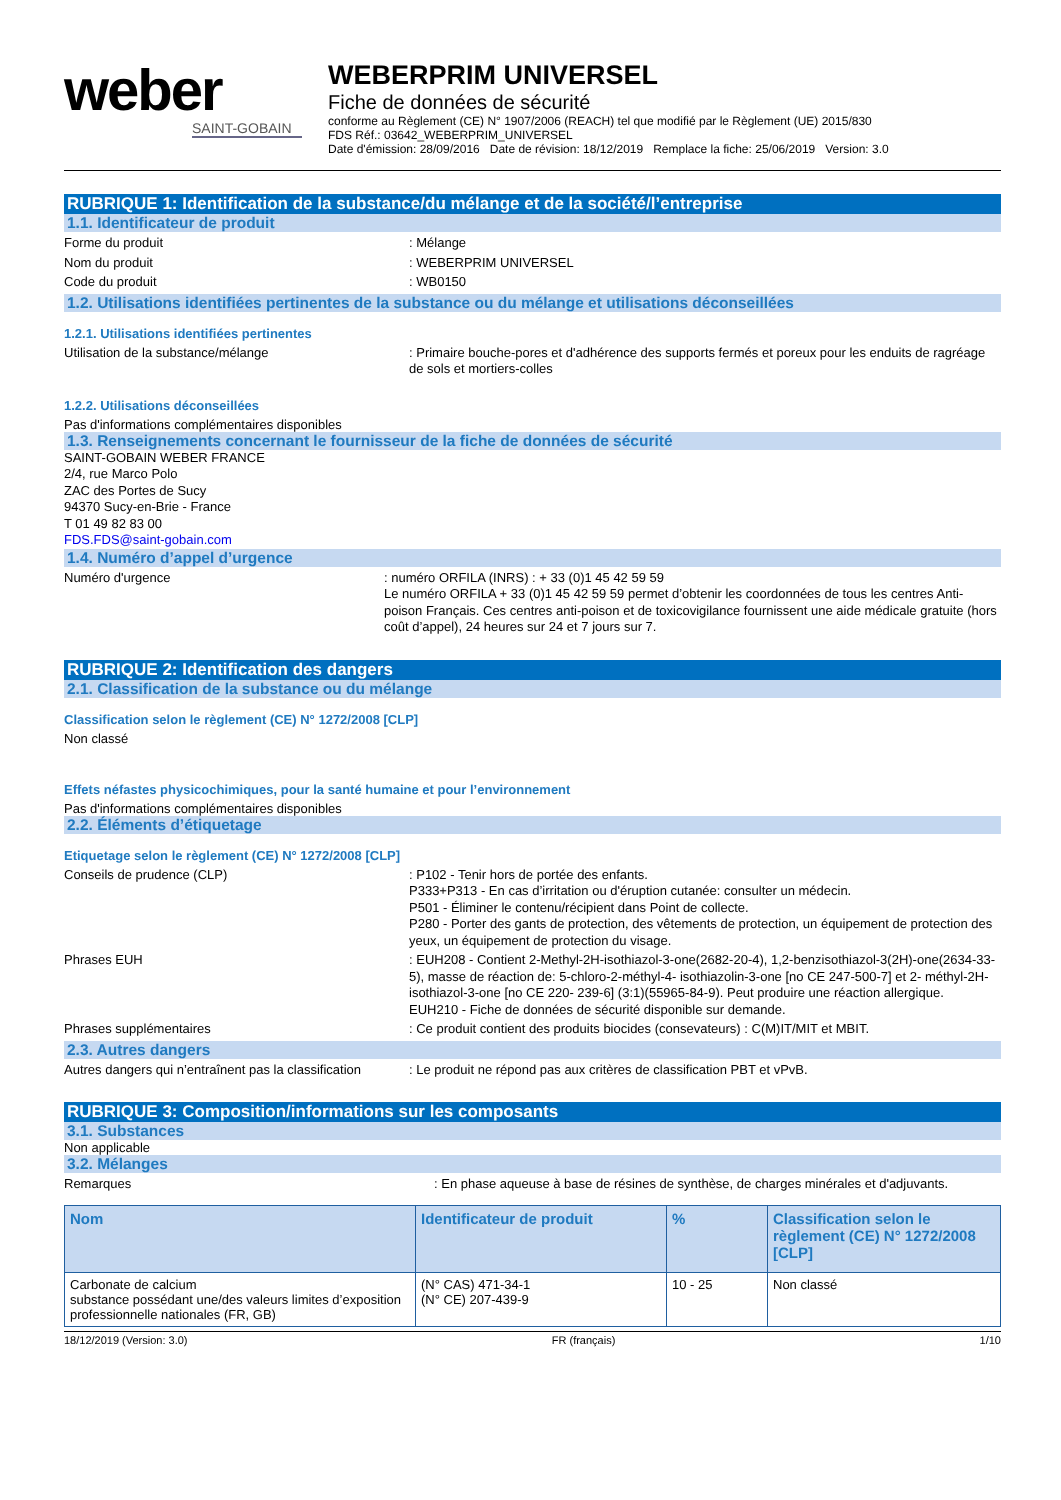weber
SAINT-GOBAIN
WEBERPRIM UNIVERSEL
Fiche de données de sécurité
conforme au Règlement (CE) N° 1907/2006 (REACH) tel que modifié par le Règlement (UE) 2015/830
FDS Réf.: 03642_WEBERPRIM_UNIVERSEL
Date d'émission: 28/09/2016 Date de révision: 18/12/2019 Remplace la fiche: 25/06/2019 Version: 3.0
RUBRIQUE 1: Identification de la substance/du mélange et de la société/l’entreprise
1.1. Identificateur de produit
Forme du produit : Mélange
Nom du produit : WEBERPRIM UNIVERSEL
Code du produit : WB0150
1.2. Utilisations identifiées pertinentes de la substance ou du mélange et utilisations déconseillées
1.2.1. Utilisations identifiées pertinentes
Utilisation de la substance/mélange : Primaire bouche-pores et d'adhérence des supports fermés et poreux pour les enduits de ragréage de sols et mortiers-colles
1.2.2. Utilisations déconseillées
Pas d'informations complémentaires disponibles
1.3. Renseignements concernant le fournisseur de la fiche de données de sécurité
SAINT-GOBAIN WEBER FRANCE
2/4, rue Marco Polo
ZAC des Portes de Sucy
94370 Sucy-en-Brie - France
T 01 49 82 83 00
FDS.FDS@saint-gobain.com
1.4. Numéro d’appel d’urgence
Numéro d'urgence : numéro ORFILA (INRS) : + 33 (0)1 45 42 59 59
Le numéro ORFILA + 33 (0)1 45 42 59 59 permet d’obtenir les coordonnées de tous les centres Anti-poison Français. Ces centres anti-poison et de toxicovigilance fournissent une aide médicale gratuite (hors coût d’appel), 24 heures sur 24 et 7 jours sur 7.
RUBRIQUE 2: Identification des dangers
2.1. Classification de la substance ou du mélange
Classification selon le règlement (CE) N° 1272/2008 [CLP]
Non classé
Effets néfastes physicochimiques, pour la santé humaine et pour l’environnement
Pas d'informations complémentaires disponibles
2.2. Éléments d’étiquetage
Etiquetage selon le règlement (CE) N° 1272/2008 [CLP]
Conseils de prudence (CLP) : P102 - Tenir hors de portée des enfants.
P333+P313 - En cas d’irritation ou d'éruption cutanée: consulter un médecin.
P501 - Éliminer le contenu/récipient dans Point de collecte.
P280 - Porter des gants de protection, des vêtements de protection, un équipement de protection des yeux, un équipement de protection du visage.
Phrases EUH : EUH208 - Contient 2-Methyl-2H-isothiazol-3-one(2682-20-4), 1,2-benzisothiazol-3(2H)-one(2634-33-5), masse de réaction de: 5-chloro-2-méthyl-4- isothiazolin-3-one [no CE 247-500-7] et 2- méthyl-2H-isothiazol-3-one [no CE 220- 239-6] (3:1)(55965-84-9). Peut produire une réaction allergique.
EUH210 - Fiche de données de sécurité disponible sur demande.
Phrases supplémentaires : Ce produit contient des produits biocides (consevateurs) : C(M)IT/MIT et MBIT.
2.3. Autres dangers
Autres dangers qui n’entraînent pas la classification
: Le produit ne répond pas aux critères de classification PBT et vPvB.
RUBRIQUE 3: Composition/informations sur les composants
3.1. Substances
Non applicable
3.2. Mélanges
Remarques : En phase aqueuse à base de résines de synthèse, de charges minérales et d'adjuvants.
| Nom | Identificateur de produit | % | Classification selon le règlement (CE) N° 1272/2008 [CLP] |
| --- | --- | --- | --- |
| Carbonate de calcium substance possédant une/des valeurs limites d’exposition professionnelle nationales (FR, GB) | (N° CAS) 471-34-1 (N° CE) 207-439-9 | 10 - 25 | Non classé |
18/12/2019 (Version: 3.0) FR (français) 1/10